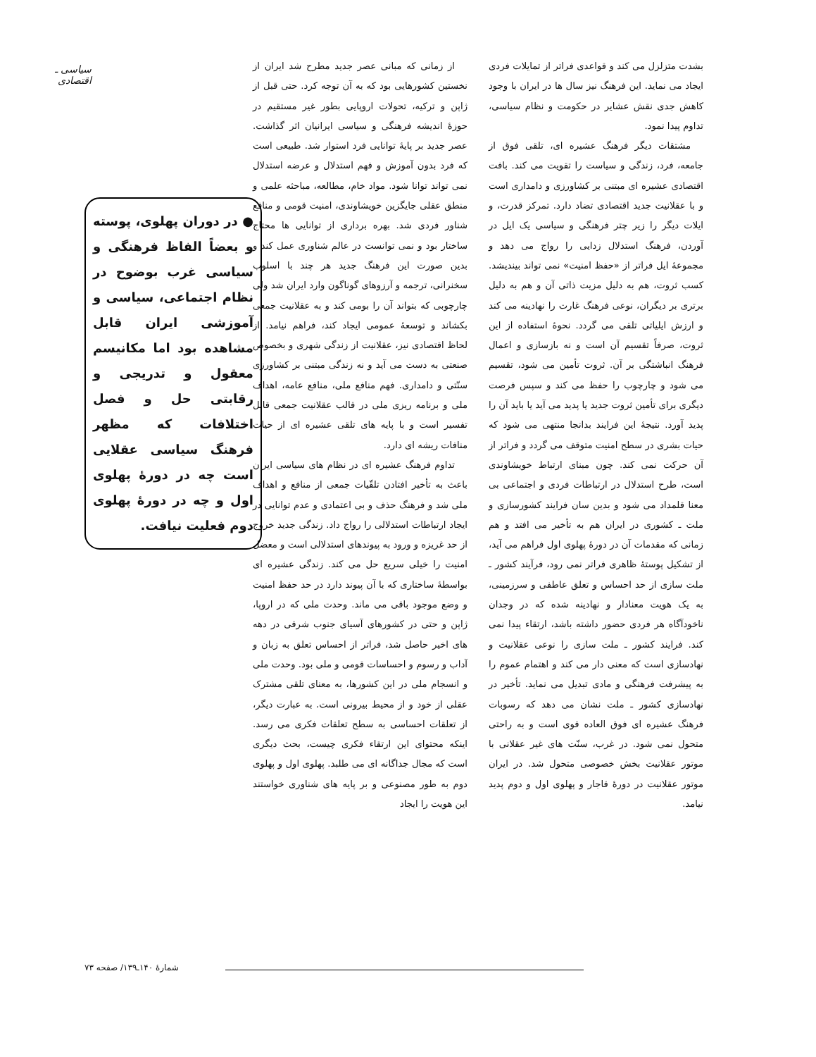سیاسی ـ اقتصادی
بشدت متزلزل می کند و قواعدی فراتر از تمایلات فردی ایجاد می نماید. این فرهنگ نیز سال ها در ایران با وجود کاهش جدی نقش عشایر در حکومت و نظام سیاسی، تداوم پیدا نمود.
مشتقات دیگر فرهنگ عشیره ای، تلقی فوق از جامعه، فرد، زندگی و سیاست را تقویت می کند. بافت اقتصادی عشیره ای مبتنی بر کشاورزی و دامداری است و با عقلانیت جدید اقتصادی تضاد دارد. تمرکز قدرت، و ایلات دیگر را زیر چتر فرهنگی و سیاسی یک ایل در آوردن، فرهنگ استدلال زدایی را رواج می دهد و مجموعهٔ ایل فراتر از «حفظ امنیت» نمی تواند بیندیشد. کسب ثروت، هم به دلیل مزیت ذاتی آن و هم به دلیل برتری بر دیگران، نوعی فرهنگ غارت را نهادینه می کند و ارزش ایلیاتی تلقی می گردد. نحوهٔ استفاده از این ثروت، صرفاً تقسیم آن است و نه بازسازی و اعمال فرهنگ انباشتگی بر آن. ثروت تأمین می شود، تقسیم می شود و چارچوب را حفظ می کند و سپس فرصت دیگری برای تأمین ثروت جدید یا پدید می آید یا باید آن را پدید آورد. نتیجهٔ این فرایند بدانجا منتهی می شود که حیات بشری در سطح امنیت متوقف می گردد و فراتر از آن حرکت نمی کند. چون مبنای ارتباط خویشاوندی است، طرح استدلال در ارتباطات فردی و اجتماعی بی معنا قلمداد می شود و بدین سان فرایند کشورسازی و ملت ـ کشوری در ایران هم به تأخیر می افتد و هم زمانی که مقدمات آن در دورهٔ پهلوی اول فراهم می آید، از تشکیل پوستهٔ ظاهری فراتر نمی رود، فرآیند کشور ـ ملت سازی از حد احساس و تعلق عاطفی و سرزمینی، به یک هویت معنادار و نهادینه شده که در وجدان ناخودآگاه هر فردی حضور داشته باشد، ارتقاء پیدا نمی کند. فرایند کشور ـ ملت سازی را نوعی عقلانیت و نهادسازی است که معنی دار می کند و اهتمام عموم را به پیشرفت فرهنگی و مادی تبدیل می نماید. تأخیر در نهادسازی کشور ـ ملت نشان می دهد که رسوبات فرهنگ عشیره ای فوق العاده قوی است و به راحتی متحول نمی شود. در غرب، سنّت های غیر عقلانی با موتور عقلانیت بخش خصوصی متحول شد. در ایران موتور عقلانیت در دورهٔ قاجار و پهلوی اول و دوم پدید نیامد.
از زمانی که مبانی عصر جدید مطرح شد ایران از نخستین کشورهایی بود که به آن توجه کرد. حتی قبل از ژاپن و ترکیه، تحولات اروپایی بطور غیر مستقیم در حوزهٔ اندیشه فرهنگی و سیاسی ایرانیان اثر گذاشت. عصر جدید بر پایهٔ توانایی فرد استوار شد. طبیعی است که فرد بدون آموزش و فهم استدلال و عرضه استدلال نمی تواند توانا شود. مواد خام، مطالعه، مباحثه علمی و منطق عقلی جایگزین خویشاوندی، امنیت قومی و منافع شناور فردی شد. بهره برداری از توانایی ها محتاج ساختار بود و نمی توانست در عالم شناوری عمل کند و بدین صورت این فرهنگ جدید هر چند با اسلوب سخنرانی، ترجمه و آرزوهای گوناگون وارد ایران شد ولی چارچوبی که بتواند آن را بومی کند و به عقلانیت جمعی بکشاند و توسعهٔ عمومی ایجاد کند، فراهم نیامد. از لحاظ اقتصادی نیز، عقلانیت از زندگی شهری و بخصوص صنعتی به دست می آید و نه زندگی مبتنی بر کشاورزی سنّتی و دامداری. فهم منافع ملی، منافع عامه، اهداف ملی و برنامه ریزی ملی در قالب عقلانیت جمعی قابل تفسیر است و با پایه های تلقی عشیره ای از حیات منافات ریشه ای دارد.
تداوم فرهنگ عشیره ای در نظام های سیاسی ایران باعث به تأخیر افتادن تلقّیات جمعی از منافع و اهداف ملی شد و فرهنگ حذف و بی اعتمادی و عدم توانایی در ایجاد ارتباطات استدلالی را رواج داد. زندگی جدید خروج از حد غریزه و ورود به پیوندهای استدلالی است و معضل امنیت را خیلی سریع حل می کند. زندگی عشیره ای بواسطهٔ ساختاری که با آن پیوند دارد در حد حفظ امنیت و وضع موجود باقی می ماند. وحدت ملی که در اروپا، ژاپن و حتی در کشورهای آسیای جنوب شرقی در دهه های اخیر حاصل شد، فراتر از احساس تعلق به زبان و آداب و رسوم و احساسات قومی و ملی بود. وحدت ملی و انسجام ملی در این کشورها، به معنای تلقی مشترک عقلی از خود و از محیط بیرونی است. به عبارت دیگر، از تعلقات احساسی به سطح تعلقات فکری می رسد. اینکه محتوای این ارتقاء فکری چیست، بحث دیگری است که مجال جداگانه ای می طلبد. پهلوی اول و پهلوی دوم به طور مصنوعی و بر پایه های شناوری خواستند این هویت را ایجاد
● در دوران پهلوی، پوسته و بعضاً الفاظ فرهنگی و سیاسی غرب بوضوح در نظام اجتماعی، سیاسی و آموزشی ایران قابل مشاهده بود اما مکانیسم معقول و تدریجی و رقابتی حل و فصل اختلافات که مظهر فرهنگ سیاسی عقلایی است چه در دورهٔ پهلوی اول و چه در دورهٔ پهلوی دوم فعلیت نیافت.
شمارهٔ ۱۴۰ـ۱۳۹/ صفحه ۷۳